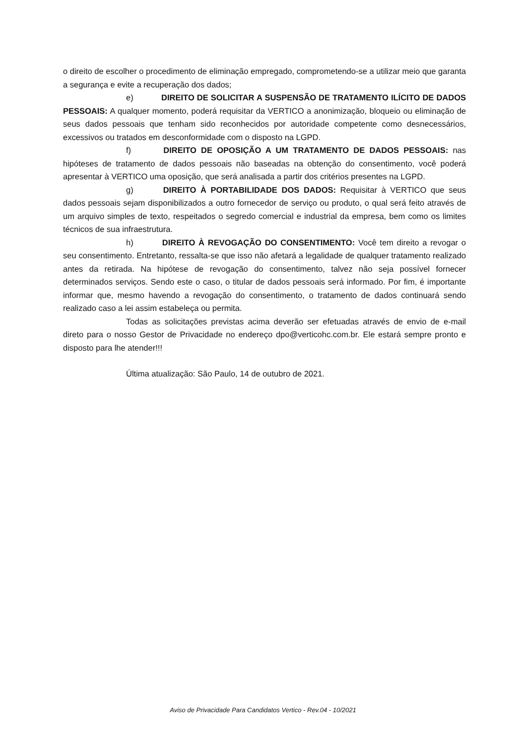o direito de escolher o procedimento de eliminação empregado, comprometendo-se a utilizar meio que garanta a segurança e evite a recuperação dos dados;
e) DIREITO DE SOLICITAR A SUSPENSÃO DE TRATAMENTO ILÍCITO DE DADOS PESSOAIS: A qualquer momento, poderá requisitar da VERTICO a anonimização, bloqueio ou eliminação de seus dados pessoais que tenham sido reconhecidos por autoridade competente como desnecessários, excessivos ou tratados em desconformidade com o disposto na LGPD.
f) DIREITO DE OPOSIÇÃO A UM TRATAMENTO DE DADOS PESSOAIS: nas hipóteses de tratamento de dados pessoais não baseadas na obtenção do consentimento, você poderá apresentar à VERTICO uma oposição, que será analisada a partir dos critérios presentes na LGPD.
g) DIREITO À PORTABILIDADE DOS DADOS: Requisitar à VERTICO que seus dados pessoais sejam disponibilizados a outro fornecedor de serviço ou produto, o qual será feito através de um arquivo simples de texto, respeitados o segredo comercial e industrial da empresa, bem como os limites técnicos de sua infraestrutura.
h) DIREITO À REVOGAÇÃO DO CONSENTIMENTO: Você tem direito a revogar o seu consentimento. Entretanto, ressalta-se que isso não afetará a legalidade de qualquer tratamento realizado antes da retirada. Na hipótese de revogação do consentimento, talvez não seja possível fornecer determinados serviços. Sendo este o caso, o titular de dados pessoais será informado. Por fim, é importante informar que, mesmo havendo a revogação do consentimento, o tratamento de dados continuará sendo realizado caso a lei assim estabeleça ou permita.
Todas as solicitações previstas acima deverão ser efetuadas através de envio de e-mail direto para o nosso Gestor de Privacidade no endereço dpo@verticohc.com.br. Ele estará sempre pronto e disposto para lhe atender!!!
Última atualização: São Paulo, 14 de outubro de 2021.
Aviso de Privacidade Para Candidatos Vertico - Rev.04 - 10/2021